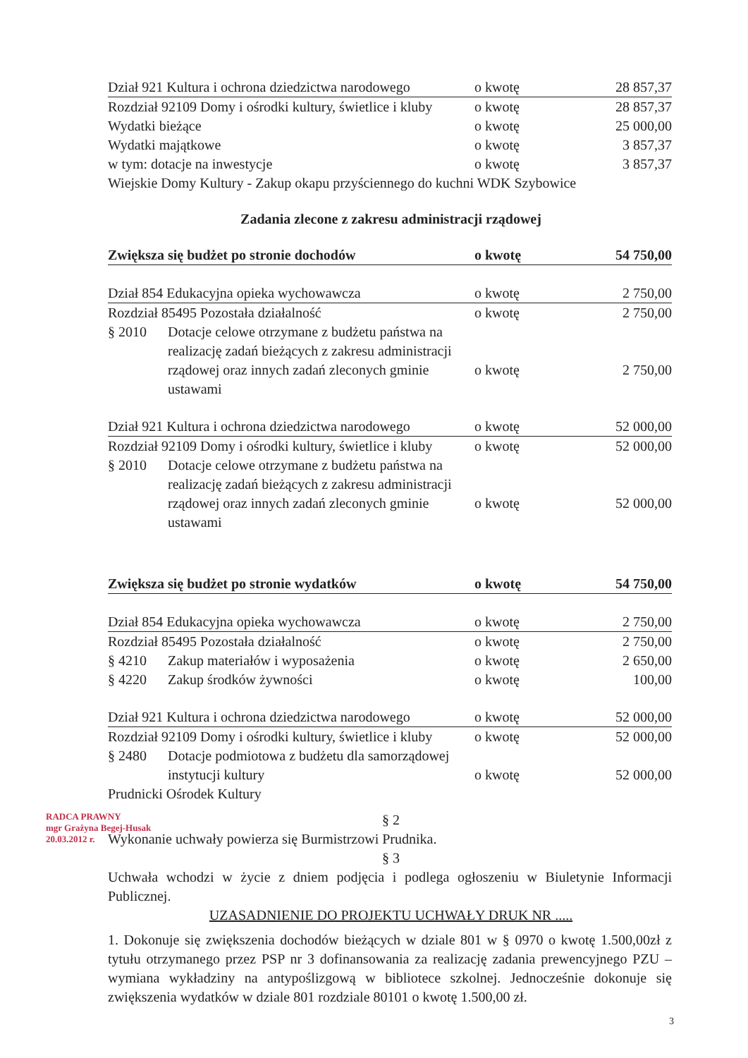| Dział 921 Kultura i ochrona dziedzictwa narodowego | o kwotę | 28 857,37 |
| Rozdział 92109 Domy i ośrodki kultury, świetlice i kluby | o kwotę | 28 857,37 |
| Wydatki bieżące | o kwotę | 25 000,00 |
| Wydatki majątkowe | o kwotę | 3 857,37 |
| w tym: dotacje na inwestycje | o kwotę | 3 857,37 |
| Wiejskie Domy Kultury - Zakup okapu przyściennego do kuchni WDK Szybowice | | |
Zadania zlecone z zakresu administracji rządowej
| Zwiększa się budżet po stronie dochodów | | o kwotę | 54 750,00 |
| Dział 854 Edukacyjna opieka wychowawcza | | o kwotę | 2 750,00 |
| Rozdział 85495 Pozostała działalność | | o kwotę | 2 750,00 |
| § 2010 | Dotacje celowe otrzymane z budżetu państwa na realizację zadań bieżących z zakresu administracji rządowej oraz innych zadań zleconych gminie ustawami | o kwotę | 2 750,00 |
| Dział 921 Kultura i ochrona dziedzictwa narodowego | | o kwotę | 52 000,00 |
| Rozdział 92109 Domy i ośrodki kultury, świetlice i kluby | | o kwotę | 52 000,00 |
| § 2010 | Dotacje celowe otrzymane z budżetu państwa na realizację zadań bieżących z zakresu administracji rządowej oraz innych zadań zleconych gminie ustawami | o kwotę | 52 000,00 |
| Zwiększa się budżet po stronie wydatków | | o kwotę | 54 750,00 |
| Dział 854 Edukacyjna opieka wychowawcza | | o kwotę | 2 750,00 |
| Rozdział 85495 Pozostała działalność | | o kwotę | 2 750,00 |
| § 4210 | Zakup materiałów i wyposażenia | o kwotę | 2 650,00 |
| § 4220 | Zakup środków żywności | o kwotę | 100,00 |
| Dział 921 Kultura i ochrona dziedzictwa narodowego | | o kwotę | 52 000,00 |
| Rozdział 92109 Domy i ośrodki kultury, świetlice i kluby | | o kwotę | 52 000,00 |
| § 2480 | Dotacje podmiotowa z budżetu dla samorządowej instytucji kultury | o kwotę | 52 000,00 |
| Prudnicki Ośrodek Kultury | | | |
§ 2
Wykonanie uchwały powierza się Burmistrzowi Prudnika.
§ 3
Uchwała wchodzi w życie z dniem podjęcia i podlega ogłoszeniu w Biuletynie Informacji Publicznej.
UZASADNIENIE DO PROJEKTU UCHWAŁY DRUK NR .....
1. Dokonuje się zwiększenia dochodów bieżących w dziale 801 w § 0970 o kwotę 1.500,00zł z tytułu otrzymanego przez PSP nr 3 dofinansowania za realizację zadania prewencyjnego PZU – wymiana wykładziny na antypoślizgową w bibliotece szkolnej. Jednocześnie dokonuje się zwiększenia wydatków w dziale 801 rozdziale 80101 o kwotę 1.500,00 zł.
RADCA PRAWNY
mgr Grażyna Begej-Husak
20.03.2012 r.
3